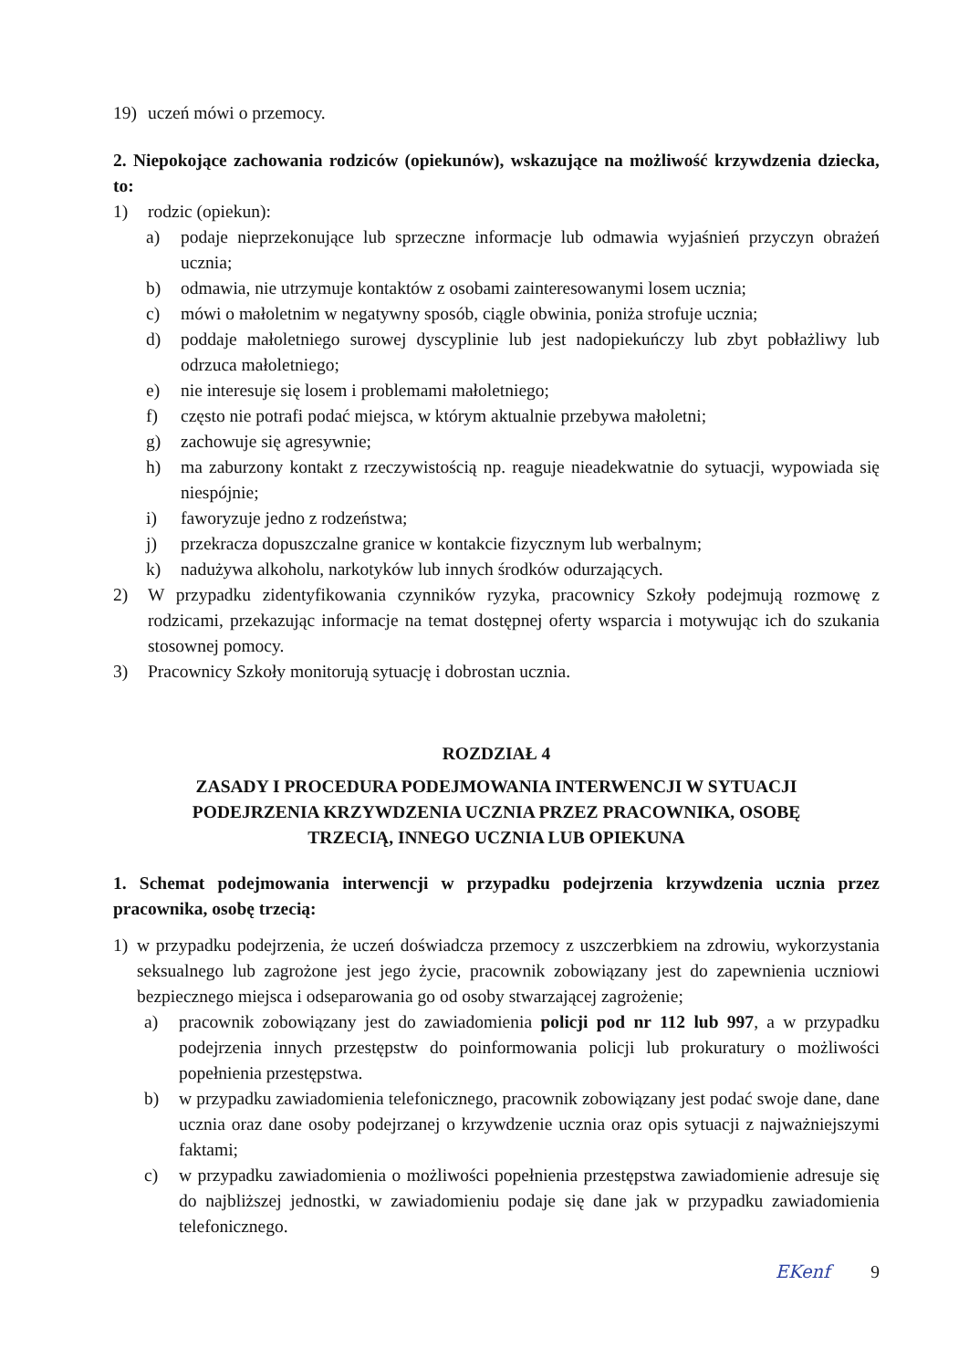19) uczeń mówi o przemocy.
2. Niepokojące zachowania rodziców (opiekunów), wskazujące na możliwość krzywdzenia dziecka, to:
1) rodzic (opiekun):
a) podaje nieprzekonujące lub sprzeczne informacje lub odmawia wyjaśnień przyczyn obrażeń ucznia;
b) odmawia, nie utrzymuje kontaktów z osobami zainteresowanymi losem ucznia;
c) mówi o małoletnim w negatywny sposób, ciągle obwinia, poniża strofuje ucznia;
d) poddaje małoletniego surowej dyscyplinie lub jest nadopiekuńczy lub zbyt pobłażliwy lub odrzuca małoletniego;
e) nie interesuje się losem i problemami małoletniego;
f) często nie potrafi podać miejsca, w którym aktualnie przebywa małoletni;
g) zachowuje się agresywnie;
h) ma zaburzony kontakt z rzeczywistością np. reaguje nieadekwatnie do sytuacji, wypowiada się niespójnie;
i) faworyzuje jedno z rodzeństwa;
j) przekracza dopuszczalne granice w kontakcie fizycznym lub werbalnym;
k) nadużywa alkoholu, narkotyków lub innych środków odurzających.
2) W przypadku zidentyfikowania czynników ryzyka, pracownicy Szkoły podejmują rozmowę z rodzicami, przekazując informacje na temat dostępnej oferty wsparcia i motywując ich do szukania stosownej pomocy.
3) Pracownicy Szkoły monitorują sytuację i dobrostan ucznia.
ROZDZIAŁ 4
ZASADY I PROCEDURA PODEJMOWANIA INTERWENCJI W SYTUACJI
PODEJRZENIA KRZYWDZENIA UCZNIA PRZEZ PRACOWNIKA, OSOBĘ
TRZECIĄ, INNEGO UCZNIA LUB OPIEKUNA
1. Schemat podejmowania interwencji w przypadku podejrzenia krzywdzenia ucznia przez pracownika, osobę trzecią:
1) w przypadku podejrzenia, że uczeń doświadcza przemocy z uszczerbkiem na zdrowiu, wykorzystania seksualnego lub zagrożone jest jego życie, pracownik zobowiązany jest do zapewnienia uczniowi bezpiecznego miejsca i odseparowania go od osoby stwarzającej zagrożenie;
a) pracownik zobowiązany jest do zawiadomienia policji pod nr 112 lub 997, a w przypadku podejrzenia innych przestępstw do poinformowania policji lub prokuratury o możliwości popełnienia przestępstwa.
b) w przypadku zawiadomienia telefonicznego, pracownik zobowiązany jest podać swoje dane, dane ucznia oraz dane osoby podejrzanej o krzywdzenie ucznia oraz opis sytuacji z najważniejszymi faktami;
c) w przypadku zawiadomienia o możliwości popełnienia przestępstwa zawiadomienie adresuje się do najbliższej jednostki, w zawiadomieniu podaje się dane jak w przypadku zawiadomienia telefonicznego.
EKenf 9